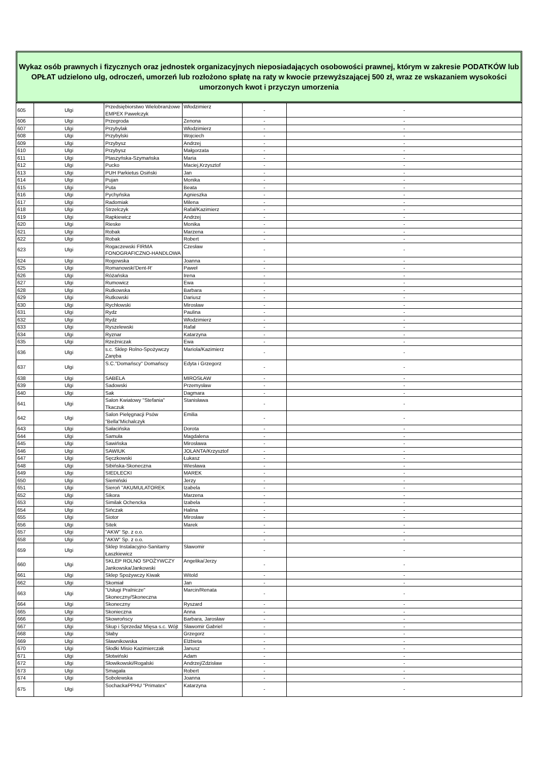Wykaz osób prawnych i fizycznych oraz jednostek organizacyjnych nieposiadających osobowości prawnej, którym w zakresie PODATKÓW lub OPŁAT udzielono ulg, odroczeń, umorzeń lub rozłożono spłatę na raty w kwocie przewyższającej 500 zł, wraz ze wskazaniem wysokości umorzonych kwot i przyczyn umorzenia
| 605 | Ulgi | Przedsiębiorstwo Wielobranżowe EMPEX Pawełczyk | Włodzimierz | - | - |
| 606 | Ulgi | Przegroda | Zenona | - | - |
| 607 | Ulgi | Przybylak | Włodzimierz | - | - |
| 608 | Ulgi | Przybylski | Wojciech | - | - |
| 609 | Ulgi | Przybysz | Andrzej | - | - |
| 610 | Ulgi | Przybysz | Małgorzata | - | - |
| 611 | Ulgi | Ptaszyńska-Szymańska | Maria | - | - |
| 612 | Ulgi | Pucko | Maciej,Krzysztof | - | - |
| 613 | Ulgi | PUH Parkietus Osiński | Jan | - | - |
| 614 | Ulgi | Pujan | Monika | - | - |
| 615 | Ulgi | Puta | Beata | - | - |
| 616 | Ulgi | Pychyńska | Agnieszka | - | - |
| 617 | Ulgi | Radomiak | Milena | - | - |
| 618 | Ulgi | Strzelczyk | Rafał/Kazimierz | - | - |
| 619 | Ulgi | Rapkiewicz | Andrzej | - | - |
| 620 | Ulgi | Rieske | Monika | - | - |
| 621 | Ulgi | Robak | Marzena | - | - |
| 622 | Ulgi | Robak | Robert | - | - |
| 623 | Ulgi | Rogaczewski FIRMA FONOGRAFICZNO-HANDLOWA | Czesław | - | - |
| 624 | Ulgi | Rogowska | Joanna | - | - |
| 625 | Ulgi | Romanowski'Dent-R' | Paweł | - | - |
| 626 | Ulgi | Różańska | Irena | - | - |
| 627 | Ulgi | Rumowicz | Ewa | - | - |
| 628 | Ulgi | Rutkowska | Barbara | - | - |
| 629 | Ulgi | Rutkowski | Dariusz | - | - |
| 630 | Ulgi | Rychłowski | Mirosław | - | - |
| 631 | Ulgi | Rydz | Paulina | - | - |
| 632 | Ulgi | Rydz | Włodzimierz | - | - |
| 633 | Ulgi | Ryszelewski | Rafał | - | - |
| 634 | Ulgi | Ryznar | Katarzyna | - | - |
| 635 | Ulgi | Rzeźniczak | Ewa | - | - |
| 636 | Ulgi | s.c. Sklep Rolno-Spożywczy Zaręba | Mariola/Kazimierz | - | - |
| 637 | Ulgi | S.C."Domańscy" Domańscy | Edyta i Grzegorz | - | - |
| 638 | Ulgi | SABELA | MIROSŁAW | - | - |
| 639 | Ulgi | Sadowski | Przemysław | - | - |
| 640 | Ulgi | Sak | Dagmara | - | - |
| 641 | Ulgi | Salon Kwiatowy "Stefania" Tkaczuk | Stanisława | - | - |
| 642 | Ulgi | Salon Pielęgnacji Psów "Bella"Michalczyk | Emilia | - | - |
| 643 | Ulgi | Sałacińska | Dorota | - | - |
| 644 | Ulgi | Samuła | Magdalena | - | - |
| 645 | Ulgi | Sawińska | Mirosława | - | - |
| 646 | Ulgi | SAWIUK | JOLANTA/Krzysztof | - | - |
| 647 | Ulgi | Sęczkowski | Łukasz | - | - |
| 648 | Ulgi | Sibińska-Skoneczna | Wiesława | - | - |
| 649 | Ulgi | SIEDLECKI | MAREK | - | - |
| 650 | Ulgi | Siemiński | Jerzy | - | - |
| 651 | Ulgi | Sieroń "AKUMULATOREK | Izabela | - | - |
| 652 | Ulgi | Sikora | Marzena | - | - |
| 653 | Ulgi | Similak Ochencka | Izabela | - | - |
| 654 | Ulgi | Sińczak | Halina | - | - |
| 655 | Ulgi | Siotor | Mirosław | - | - |
| 656 | Ulgi | Sitek | Marek | - | - |
| 657 | Ulgi | "AKW" Sp. z o.o. | | - | - |
| 658 | Ulgi | "AKW" Sp. z o.o. | | - | - |
| 659 | Ulgi | Sklep Instalacyjno-Sanitarny Łaszkiewicz | Sławomir | - | - |
| 660 | Ulgi | SKLEP ROLNO SPOŻYWCZY Jankowska/Jankowski | Angelika/Jerzy | - | - |
| 661 | Ulgi | Sklep Spożywczy Kiwak | Witold | - | - |
| 662 | Ulgi | Skomiał | Jan | - | - |
| 663 | Ulgi | "Usługi Pralnicze" Skoneczny/Skoneczna | Marcin/Renata | - | - |
| 664 | Ulgi | Skoneczny | Ryszard | - | - |
| 665 | Ulgi | Skonieczna | Anna | - | - |
| 666 | Ulgi | Skowrońscy | Barbara, Jarosław | - | - |
| 667 | Ulgi | Skup i Sprzedaż Mięsa s.c. Wójt | Sławomir Gabriel | - | - |
| 668 | Ulgi | Słaby | Grzegorz | - | - |
| 669 | Ulgi | Sławnikowska | Elżbieta | - | - |
| 670 | Ulgi | Słodki Misio Kazimierczak | Janusz | - | - |
| 671 | Ulgi | Słotwiński | Adam | - | - |
| 672 | Ulgi | Słowikowski/Rogalski | Andrzej/Zdzisław | - | - |
| 673 | Ulgi | Smagała | Robert | - | - |
| 674 | Ulgi | Sobolewska | Joanna | - | - |
| 675 | Ulgi | SochackaPPHU "Primatex" | Katarzyna | - | - |